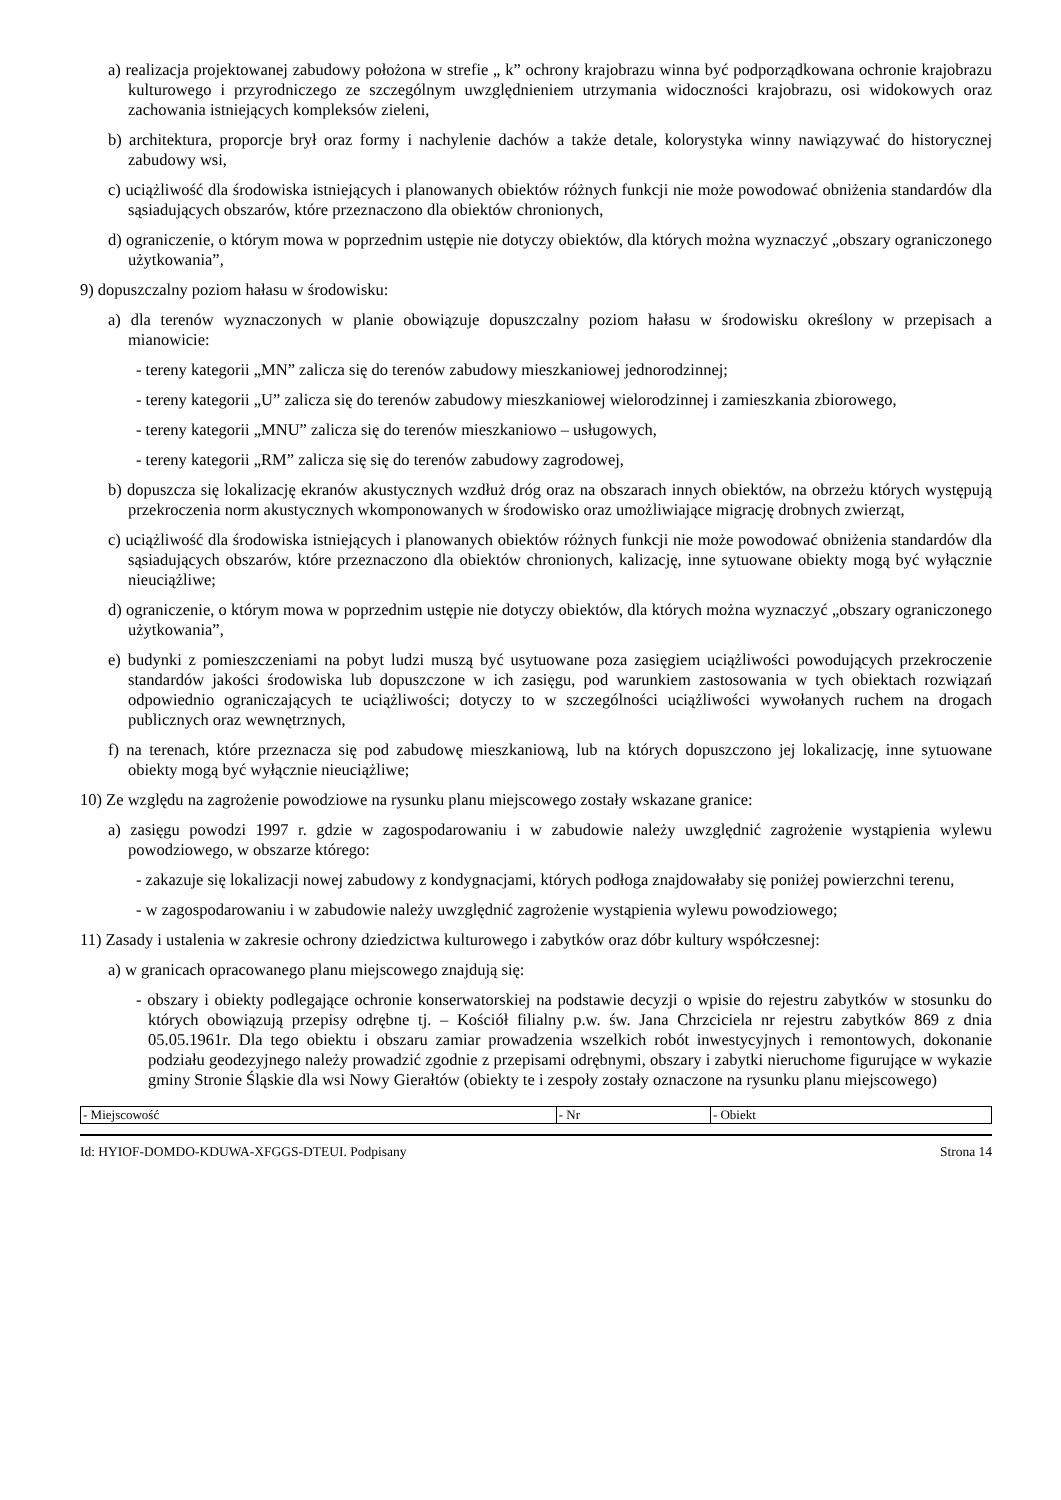a) realizacja projektowanej zabudowy położona w strefie „ k” ochrony krajobrazu winna być podporządkowana ochronie krajobrazu kulturowego i przyrodniczego ze szczególnym uwzględnieniem utrzymania widoczności krajobrazu, osi widokowych oraz zachowania istniejących kompleksów zieleni,
b) architektura, proporcje brył oraz formy i nachylenie dachów a także detale, kolorystyka winny nawiązywać do historycznej zabudowy wsi,
c) uciążliwość dla środowiska istniejących i planowanych obiektów różnych funkcji nie może powodować obniżenia standardów dla sąsiadujących obszarów, które przeznaczono dla obiektów chronionych,
d) ograniczenie, o którym mowa w poprzednim ustępie nie dotyczy obiektów, dla których można wyznaczyć „obszary ograniczonego użytkowania”,
9) dopuszczalny poziom hałasu w środowisku:
a) dla terenów wyznaczonych w planie obowiązuje dopuszczalny poziom hałasu w środowisku określony w przepisach a mianowicie:
- tereny kategorii „MN” zalicza się do terenów zabudowy mieszkaniowej jednorodzinnej;
- tereny kategorii „U” zalicza się do terenów zabudowy mieszkaniowej wielorodzinnej i zamieszkania zbiorowego,
- tereny kategorii „MNU” zalicza się do terenów mieszkaniowo – usługowych,
- tereny kategorii „RM” zalicza się się do terenów zabudowy zagrodowej,
b) dopuszcza się lokalizację ekranów akustycznych wzdłuż dróg oraz na obszarach innych obiektów, na obrzeżu których występują przekroczenia norm akustycznych wkomponowanych w środowisko oraz umożliwiające migrację drobnych zwierząt,
c) uciążliwość dla środowiska istniejących i planowanych obiektów różnych funkcji nie może powodować obniżenia standardów dla sąsiadujących obszarów, które przeznaczono dla obiektów chronionych, kalizację, inne sytuowane obiekty mogą być wyłącznie nieuciążliwe;
d) ograniczenie, o którym mowa w poprzednim ustępie nie dotyczy obiektów, dla których można wyznaczyć „obszary ograniczonego użytkowania”,
e) budynki z pomieszczeniami na pobyt ludzi muszą być usytuowane poza zasięgiem uciążliwości powodujących przekroczenie standardów jakości środowiska lub dopuszczone w ich zasięgu, pod warunkiem zastosowania w tych obiektach rozwiązań odpowiednio ograniczających te uciążliwości; dotyczy to w szczególności uciążliwości wywołanych ruchem na drogach publicznych oraz wewnętrznych,
f) na terenach, które przeznacza się pod zabudowę mieszkaniową, lub na których dopuszczono jej lokalizację, inne sytuowane obiekty mogą być wyłącznie nieuciążliwe;
10) Ze względu na zagrożenie powodziowe na rysunku planu miejscowego zostały wskazane granice:
a) zasięgu powodzi 1997 r. gdzie w zagospodarowaniu i w zabudowie należy uwzględnić zagrożenie wystąpienia wylewu powodziowego, w obszarze którego:
- zakazuje się lokalizacji nowej zabudowy z kondygnacjami, których podłoga znajdowałaby się poniżej powierzchni terenu,
- w zagospodarowaniu i w zabudowie należy uwzględnić zagrożenie wystąpienia wylewu powodziowego;
11) Zasady i ustalenia w zakresie ochrony dziedzictwa kulturowego i zabytków oraz dóbr kultury współczesnej:
a) w granicach opracowanego planu miejscowego znajdują się:
- obszary i obiekty podlegające ochronie konserwatorskiej na podstawie decyzji o wpisie do rejestru zabytków w stosunku do których obowiązują przepisy odrębne tj. – Kościół filialny p.w. św. Jana Chrzciciela nr rejestru zabytków 869 z dnia 05.05.1961r. Dla tego obiektu i obszaru zamiar prowadzenia wszelkich robót inwestycyjnych i remontowych, dokonanie podziału geodezyjnego należy prowadzić zgodnie z przepisami odrębnymi, obszary i zabytki nieruchome figurujące w wykazie gminy Stronie Śląskie dla wsi Nowy Gierałtów (obiekty te i zespoły zostały oznaczone na rysunku planu miejscowego)
| - Miejscowość | - Nr | - Obiekt |
Id: HYIOF-DOMDO-KDUWA-XFGGS-DTEUI. Podpisany Strona 14